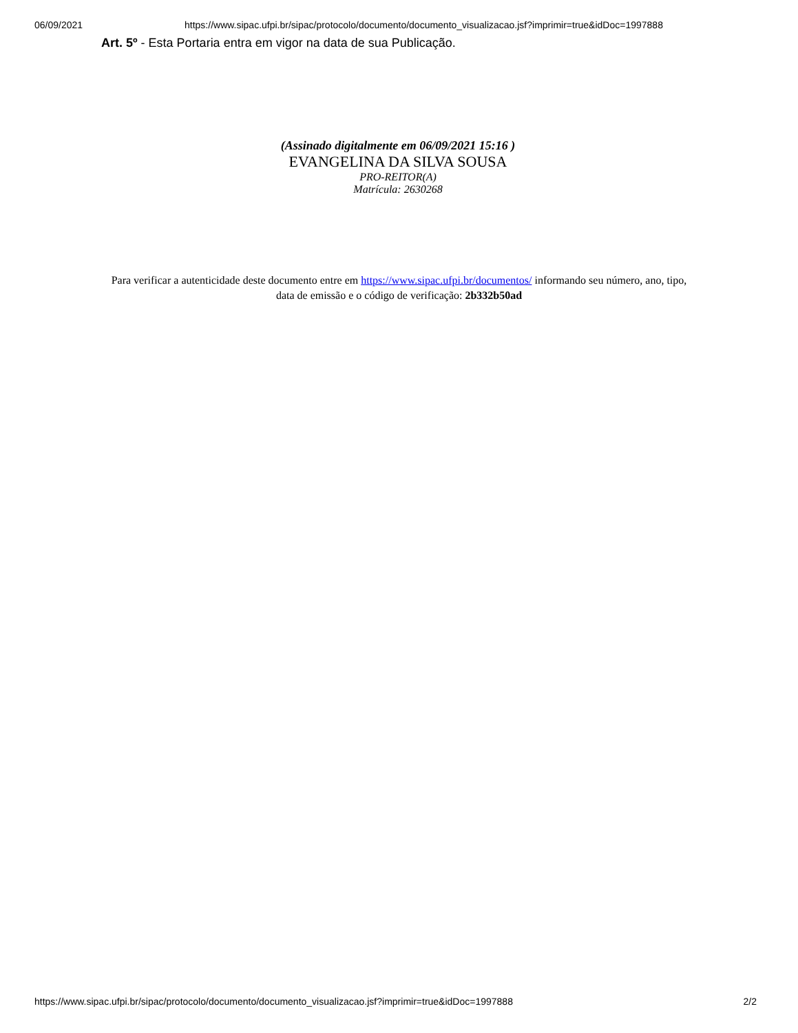06/09/2021 https://www.sipac.ufpi.br/sipac/protocolo/documento/documento_visualizacao.jsf?imprimir=true&idDoc=1997888
Art. 5º - Esta Portaria entra em vigor na data de sua Publicação.
(Assinado digitalmente em 06/09/2021 15:16 )
EVANGELINA DA SILVA SOUSA
PRO-REITOR(A)
Matrícula: 2630268
Para verificar a autenticidade deste documento entre em https://www.sipac.ufpi.br/documentos/ informando seu número, ano, tipo, data de emissão e o código de verificação: 2b332b50ad
https://www.sipac.ufpi.br/sipac/protocolo/documento/documento_visualizacao.jsf?imprimir=true&idDoc=1997888 2/2